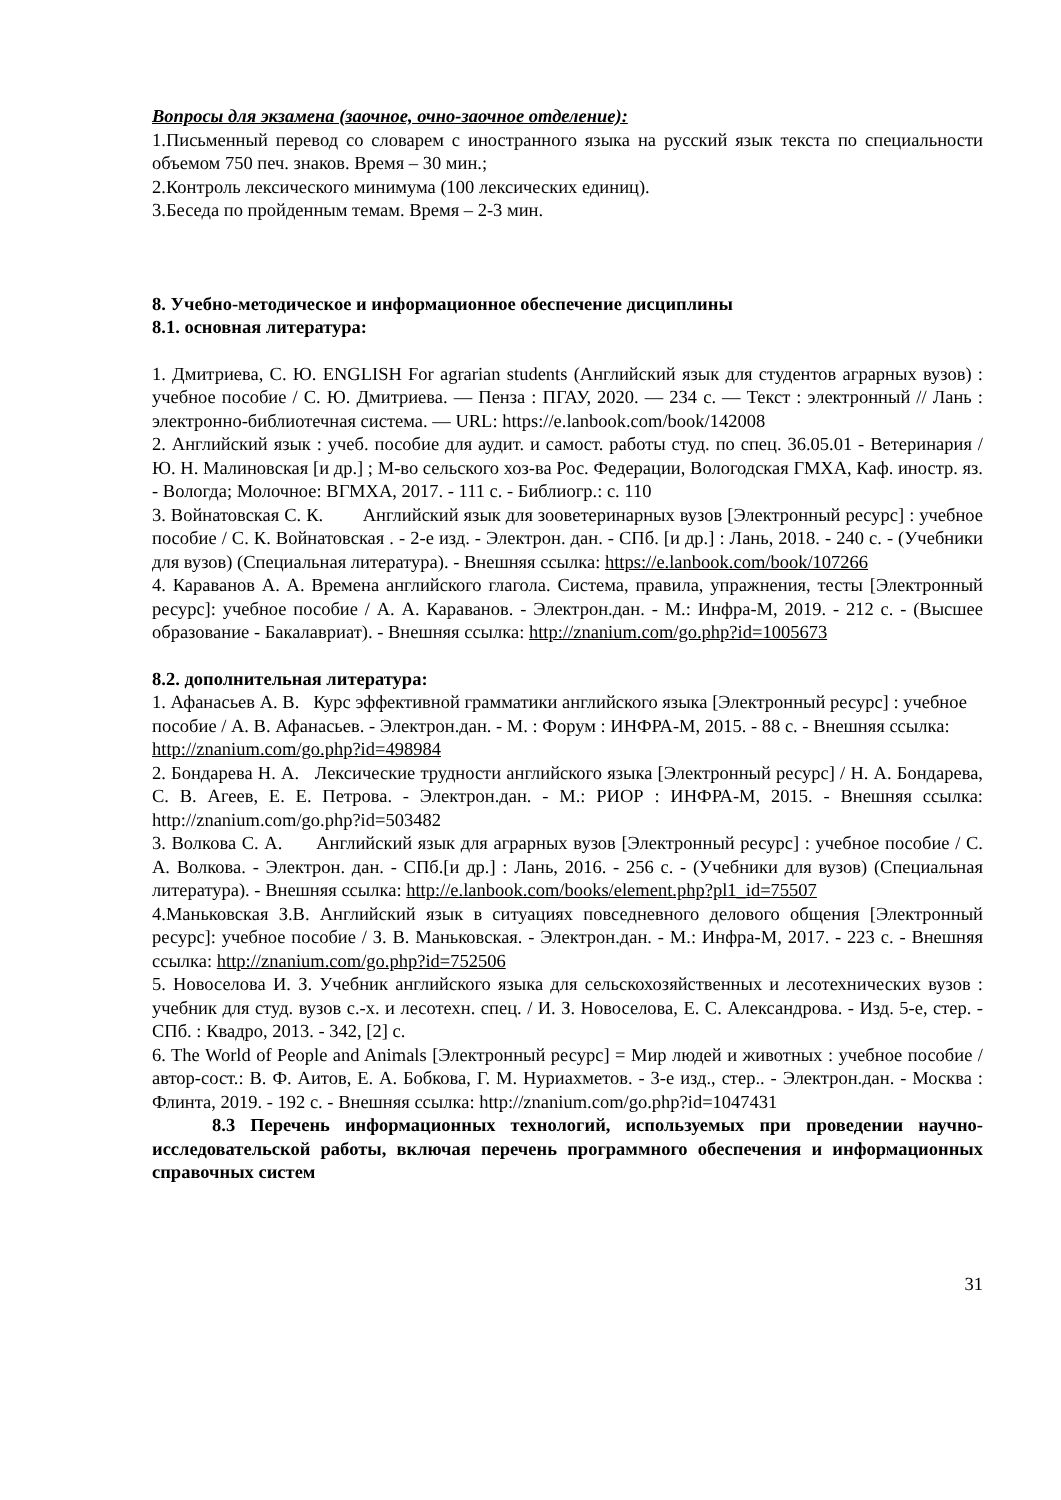Вопросы для экзамена (заочное, очно-заочное отделение):
1.Письменный перевод со словарем с иностранного языка на русский язык текста по специальности объемом 750 печ. знаков. Время – 30 мин.;
2.Контроль лексического минимума (100 лексических единиц).
3.Беседа по пройденным темам. Время – 2-3 мин.
8. Учебно-методическое и информационное обеспечение дисциплины
8.1. основная литература:
1. Дмитриева, С. Ю. ENGLISH For agrarian students (Английский язык для студентов аграрных вузов) : учебное пособие / С. Ю. Дмитриева. — Пенза : ПГАУ, 2020. — 234 с. — Текст : электронный // Лань : электронно-библиотечная система. — URL: https://e.lanbook.com/book/142008
2. Английский язык : учеб. пособие для аудит. и самост. работы студ. по спец. 36.05.01 - Ветеринария / Ю. Н. Малиновская [и др.] ; М-во сельского хоз-ва Рос. Федерации, Вологодская ГМХА, Каф. иностр. яз. - Вологда; Молочное: ВГМХА, 2017. - 111 с. - Библиогр.: с. 110
3. Войнатовская С. К. Английский язык для зооветеринарных вузов [Электронный ресурс] : учебное пособие / С. К. Войнатовская . - 2-е изд. - Электрон. дан. - СПб. [и др.] : Лань, 2018. - 240 с. - (Учебники для вузов) (Специальная литература). - Внешняя ссылка: https://e.lanbook.com/book/107266
4. Караванов А. А. Времена английского глагола. Система, правила, упражнения, тесты [Электронный ресурс]: учебное пособие / А. А. Караванов. - Электрон.дан. - М.: Инфра-М, 2019. - 212 с. - (Высшее образование - Бакалавриат). - Внешняя ссылка: http://znanium.com/go.php?id=1005673
8.2. дополнительная литература:
1. Афанасьев А. В. Курс эффективной грамматики английского языка [Электронный ресурс] : учебное пособие / А. В. Афанасьев. - Электрон.дан. - М. : Форум : ИНФРА-М, 2015. - 88 с. - Внешняя ссылка: http://znanium.com/go.php?id=498984
2. Бондарева Н. А. Лексические трудности английского языка [Электронный ресурс] / Н. А. Бондарева, С. В. Агеев, Е. Е. Петрова. - Электрон.дан. - М.: РИОР : ИНФРА-М, 2015. - Внешняя ссылка: http://znanium.com/go.php?id=503482
3. Волкова С. А. Английский язык для аграрных вузов [Электронный ресурс] : учебное пособие / С. А. Волкова. - Электрон. дан. - СПб.[и др.] : Лань, 2016. - 256 с. - (Учебники для вузов) (Специальная литература). - Внешняя ссылка: http://e.lanbook.com/books/element.php?pl1_id=75507
4.Маньковская З.В. Английский язык в ситуациях повседневного делового общения [Электронный ресурс]: учебное пособие / З. В. Маньковская. - Электрон.дан. - М.: Инфра-М, 2017. - 223 с. - Внешняя ссылка: http://znanium.com/go.php?id=752506
5. Новоселова И. З. Учебник английского языка для сельскохозяйственных и лесотехнических вузов : учебник для студ. вузов с.-х. и лесотехн. спец. / И. З. Новоселова, Е. С. Александрова. - Изд. 5-е, стер. - СПб. : Квадро, 2013. - 342, [2] с.
6. The World of People and Animals [Электронный ресурс] = Мир людей и животных : учебное пособие / автор-сост.: В. Ф. Аитов, Е. А. Бобкова, Г. М. Нуриахметов. - 3-е изд., стер.. - Электрон.дан. - Москва : Флинта, 2019. - 192 с. - Внешняя ссылка: http://znanium.com/go.php?id=1047431
8.3 Перечень информационных технологий, используемых при проведении научно-исследовательской работы, включая перечень программного обеспечения и информационных справочных систем
31